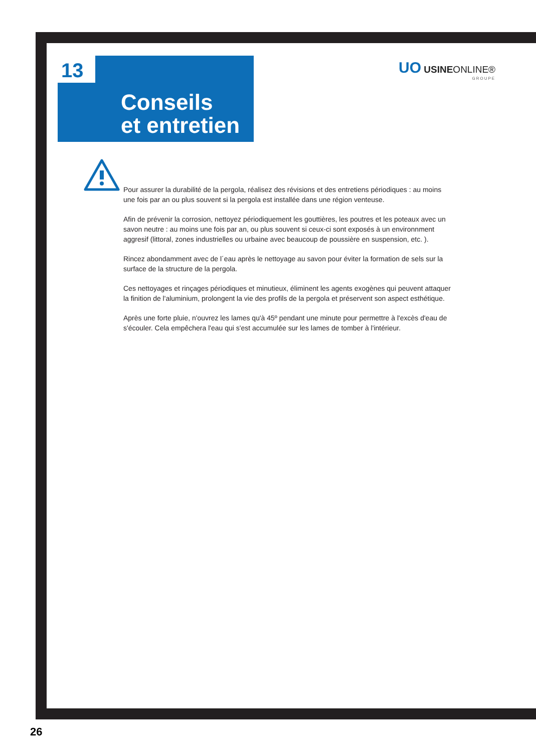13
Conseils
et entretien
UO USINEONLINE®
GROUPE
Pour assurer la durabilité de la pergola, réalisez des révisions et des entretiens périodiques : au moins une fois par an ou plus souvent si la pergola est installée dans une région venteuse.
Afin de prévenir la corrosion, nettoyez périodiquement les gouttières, les poutres et les poteaux avec un savon neutre : au moins une fois par an, ou plus souvent si ceux-ci sont exposés à un environnment aggresif (littoral, zones industrielles ou urbaine avec beaucoup de poussière en suspension, etc. ).
Rincez abondamment avec de l´eau après le nettoyage au savon pour éviter la formation de sels sur la surface de la structure de la pergola.
Ces nettoyages et rinçages périodiques et minutieux, éliminent les agents exogènes qui peuvent attaquer la finition de l'aluminium, prolongent la vie des profils de la pergola et préservent son aspect esthétique.
Après une forte pluie, n'ouvrez les lames qu'à 45º pendant une minute pour permettre à l'excès d'eau de s'écouler. Cela empêchera l'eau qui s'est accumulée sur les lames de tomber à l'intérieur.
26